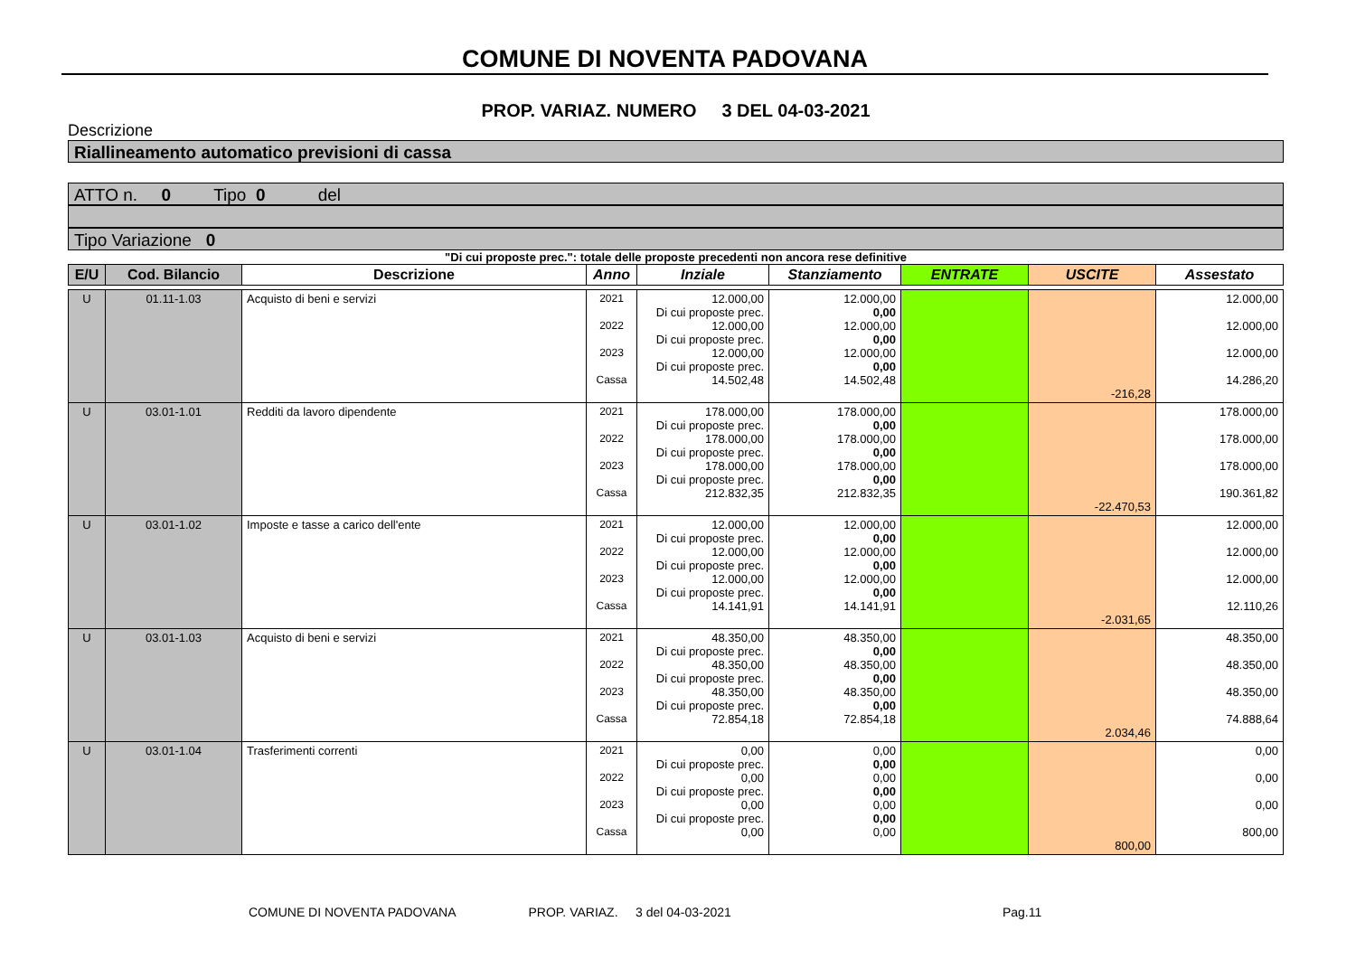COMUNE DI NOVENTA PADOVANA
PROP. VARIAZ. NUMERO 3 DEL 04-03-2021
Descrizione
Riallineamento automatico previsioni di cassa
ATTO n. 0 Tipo 0 del
Tipo Variazione 0
"Di cui proposte prec.": totale delle proposte precedenti non ancora rese definitive
| E/U | Cod. Bilancio | Descrizione | Anno | Inziale | Stanziamento | ENTRATE | USCITE | Assestato |
| --- | --- | --- | --- | --- | --- | --- | --- | --- |
| U | 01.11-1.03 | Acquisto di beni e servizi | 2021 2022 2023 Cassa | 12.000,00 Di cui proposte prec. 12.000,00 Di cui proposte prec. 12.000,00 Di cui proposte prec. 14.502,48 | 12.000,00 0,00 12.000,00 0,00 12.000,00 0,00 14.502,48 | | -216,28 | 12.000,00 12.000,00 12.000,00 14.286,20 |
| U | 03.01-1.01 | Redditi da lavoro dipendente | 2021 2022 2023 Cassa | 178.000,00 Di cui proposte prec. 178.000,00 Di cui proposte prec. 178.000,00 Di cui proposte prec. 212.832,35 | 178.000,00 0,00 178.000,00 0,00 178.000,00 0,00 212.832,35 | | -22.470,53 | 178.000,00 178.000,00 178.000,00 190.361,82 |
| U | 03.01-1.02 | Imposte e tasse a carico dell'ente | 2021 2022 2023 Cassa | 12.000,00 Di cui proposte prec. 12.000,00 Di cui proposte prec. 12.000,00 Di cui proposte prec. 14.141,91 | 12.000,00 0,00 12.000,00 0,00 12.000,00 0,00 14.141,91 | | -2.031,65 | 12.000,00 12.000,00 12.000,00 12.110,26 |
| U | 03.01-1.03 | Acquisto di beni e servizi | 2021 2022 2023 Cassa | 48.350,00 Di cui proposte prec. 48.350,00 Di cui proposte prec. 48.350,00 Di cui proposte prec. 72.854,18 | 48.350,00 0,00 48.350,00 0,00 48.350,00 0,00 72.854,18 | | 2.034,46 | 48.350,00 48.350,00 48.350,00 74.888,64 |
| U | 03.01-1.04 | Trasferimenti correnti | 2021 2022 2023 Cassa | 0,00 Di cui proposte prec. 0,00 Di cui proposte prec. 0,00 Di cui proposte prec. 0,00 | 0,00 0,00 0,00 0,00 0,00 0,00 0,00 | | 800,00 | 0,00 0,00 0,00 800,00 |
COMUNE DI NOVENTA PADOVANA PROP. VARIAZ. 3 del 04-03-2021 Pag.11